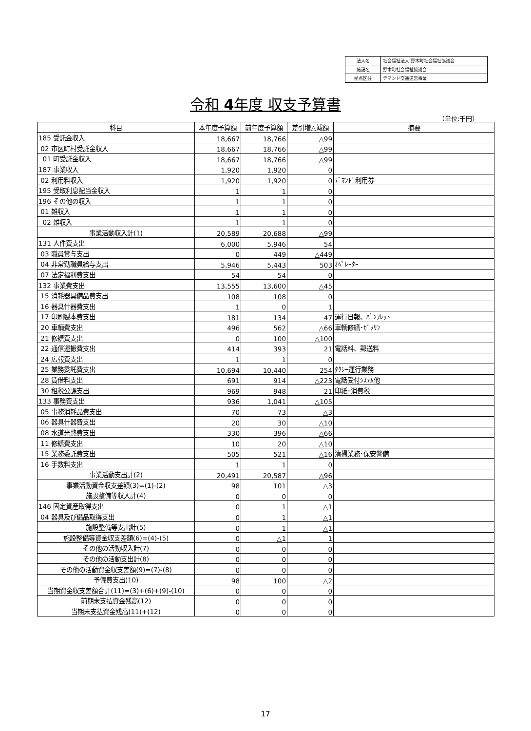| 法人名 | 社会福祉法人 野木町社会福祉協議会 |
| 施設名 | 野木町社会福祉協議会 |
| 拠点区分 | デマンド交通運営事業 |
令和 4年度 収支予算書
（単位:千円）
| 科目 | 本年度予算額 | 前年度予算額 | 差引増△減額 | 摘要 |
| --- | --- | --- | --- | --- |
| 185 受託金収入 | 18,667 | 18,766 | △99 | |
| 02 市区町村受託金収入 | 18,667 | 18,766 | △99 | |
| 01 町受託金収入 | 18,667 | 18,766 | △99 | |
| 187 事業収入 | 1,920 | 1,920 | 0 | |
| 02 利用料収入 | 1,920 | 1,920 | 0 | ﾃﾞﾏﾝﾄﾞ利用券 |
| 195 受取利息配当金収入 | 1 | 1 | 0 | |
| 196 その他の収入 | 1 | 1 | 0 | |
| 01 雑収入 | 1 | 1 | 0 | |
| 02 雑収入 | 1 | 1 | 0 | |
| 事業活動収入計(1) | 20,589 | 20,688 | △99 | |
| 131 人件費支出 | 6,000 | 5,946 | 54 | |
| 03 職員賞与支出 | 0 | 449 | △449 | |
| 04 非常勤職員給与支出 | 5,946 | 5,443 | 503 | ｵﾍﾟﾚｰﾀｰ |
| 07 法定福利費支出 | 54 | 54 | 0 | |
| 132 事業費支出 | 13,555 | 13,600 | △45 | |
| 15 消耗器具備品費支出 | 108 | 108 | 0 | |
| 16 器具什器費支出 | 1 | 0 | 1 | |
| 17 印刷製本費支出 | 181 | 134 | 47 | 運行日報、ﾊﾟﾝﾌﾚｯﾄ |
| 20 車輌費支出 | 496 | 562 | △66 | 車輌修繕･ｶﾞｿﾘﾝ |
| 21 修繕費支出 | 0 | 100 | △100 | |
| 22 通信運搬費支出 | 414 | 393 | 21 | 電話料、郵送料 |
| 24 広報費支出 | 1 | 1 | 0 | |
| 25 業務委託費支出 | 10,694 | 10,440 | 254 | ﾀｸｼｰ運行業務 |
| 28 賃借料支出 | 691 | 914 | △223 | 電話受付ｼｽﾃﾑ他 |
| 30 租税公課支出 | 969 | 948 | 21 | 印紙･消費税 |
| 133 事務費支出 | 936 | 1,041 | △105 | |
| 05 事務消耗品費支出 | 70 | 73 | △3 | |
| 06 器具什器費支出 | 20 | 30 | △10 | |
| 08 水道光熱費支出 | 330 | 396 | △66 | |
| 11 修繕費支出 | 10 | 20 | △10 | |
| 15 業務委託費支出 | 505 | 521 | △16 | 清掃業務･保安警備 |
| 16 手数料支出 | 1 | 1 | 0 | |
| 事業活動支出計(2) | 20,491 | 20,587 | △96 | |
| 事業活動資金収支差額(3)=(1)-(2) | 98 | 101 | △3 | |
| 施設整備等収入計(4) | 0 | 0 | 0 | |
| 146 固定資産取得支出 | 0 | 1 | △1 | |
| 04 器具及び備品取得支出 | 0 | 1 | △1 | |
| 施設整備等支出計(5) | 0 | 1 | △1 | |
| 施設整備等資金収支差額(6)=(4)-(5) | 0 | △1 | 1 | |
| その他の活動収入計(7) | 0 | 0 | 0 | |
| その他の活動支出計(8) | 0 | 0 | 0 | |
| その他の活動資金収支差額(9)=(7)-(8) | 0 | 0 | 0 | |
| 予備費支出(10) | 98 | 100 | △2 | |
| 当期資金収支差額合計(11)=(3)+(6)+(9)-(10) | 0 | 0 | 0 | |
| 前期末支払資金残高(12) | 0 | 0 | 0 | |
| 当期末支払資金残高(11)+(12) | 0 | 0 | 0 | |
17